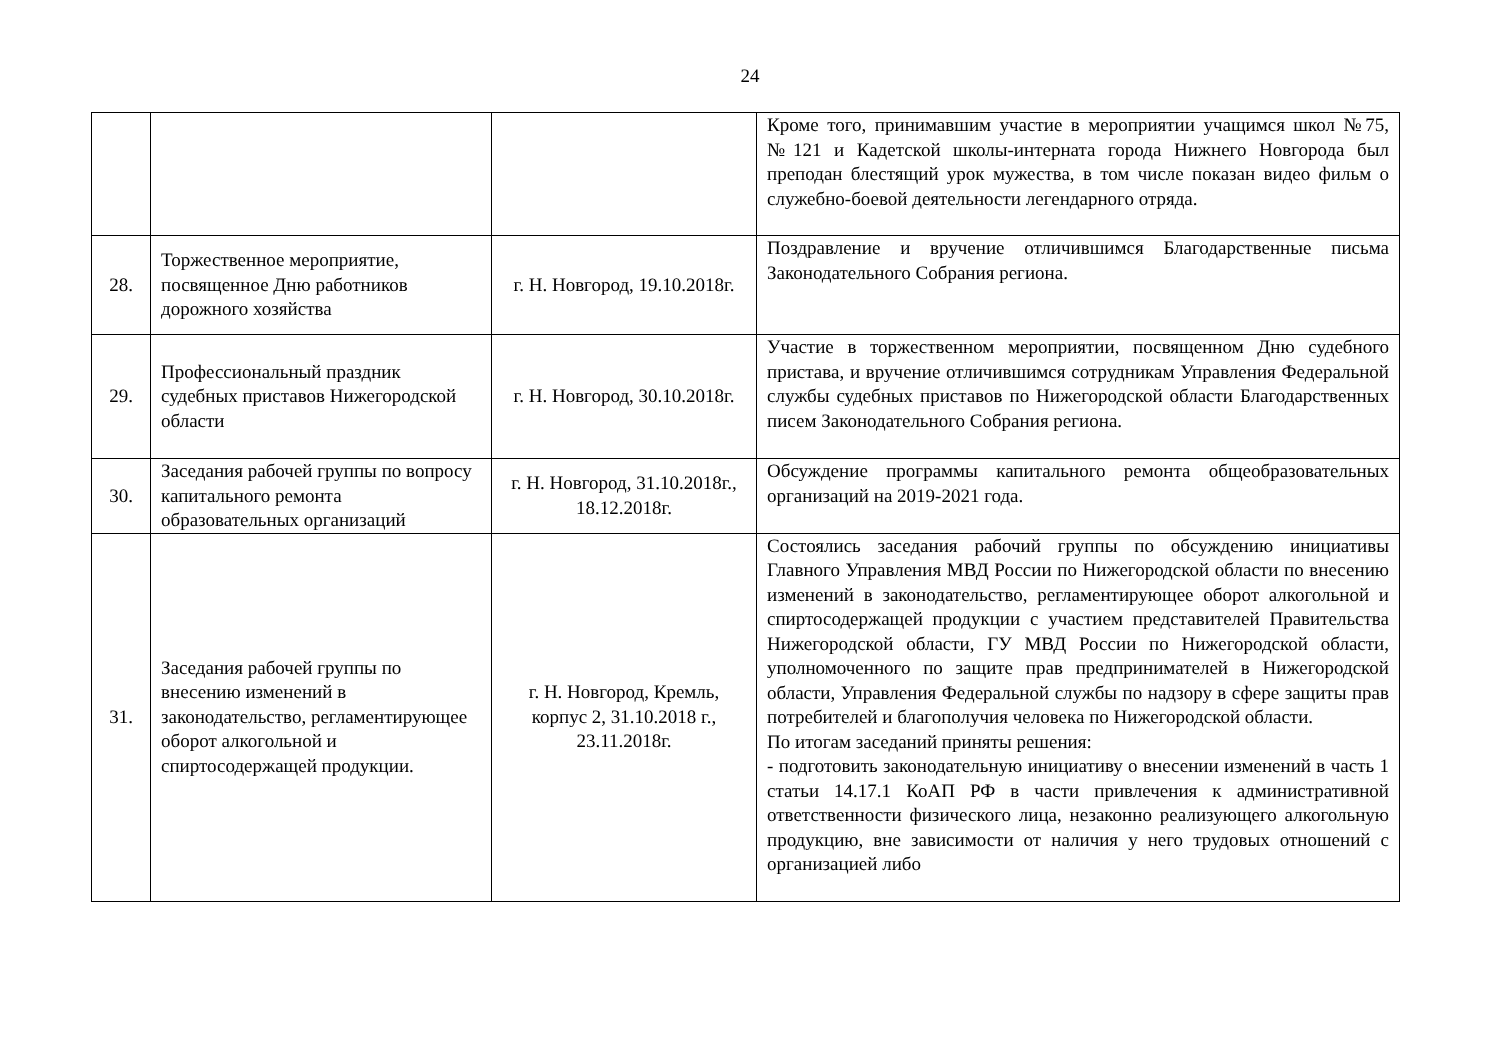24
| | | | Кроме того, принимавшим участие в мероприятии учащимся школ №75, №121 и Кадетской школы-интерната города Нижнего Новгорода был преподан блестящий урок мужества, в том числе показан видео фильм о служебно-боевой деятельности легендарного отряда. |
| 28. | Торжественное мероприятие, посвященное Дню работников дорожного хозяйства | г. Н. Новгород, 19.10.2018г. | Поздравление и вручение отличившимся Благодарственные письма Законодательного Собрания региона. |
| 29. | Профессиональный праздник судебных приставов Нижегородской области | г. Н. Новгород, 30.10.2018г. | Участие в торжественном мероприятии, посвященном Дню судебного пристава, и вручение отличившимся сотрудникам Управления Федеральной службы судебных приставов по Нижегородской области Благодарственных писем Законодательного Собрания региона. |
| 30. | Заседания рабочей группы по вопросу капитального ремонта образовательных организаций | г. Н. Новгород, 31.10.2018г., 18.12.2018г. | Обсуждение программы капитального ремонта общеобразовательных организаций на 2019-2021 года. |
| 31. | Заседания рабочей группы по внесению изменений в законодательство, регламентирующее оборот алкогольной и спиртосодержащей продукции. | г. Н. Новгород, Кремль, корпус 2, 31.10.2018 г., 23.11.2018г. | Состоялись заседания рабочий группы по обсуждению инициативы Главного Управления МВД России по Нижегородской области по внесению изменений в законодательство, регламентирующее оборот алкогольной и спиртосодержащей продукции с участием представителей Правительства Нижегородской области, ГУ МВД России по Нижегородской области, уполномоченного по защите прав предпринимателей в Нижегородской области, Управления Федеральной службы по надзору в сфере защиты прав потребителей и благополучия человека по Нижегородской области. По итогам заседаний приняты решения: - подготовить законодательную инициативу о внесении изменений в часть 1 статьи 14.17.1 КоАП РФ в части привлечения к административной ответственности физического лица, незаконно реализующего алкогольную продукцию, вне зависимости от наличия у него трудовых отношений с организацией либо |